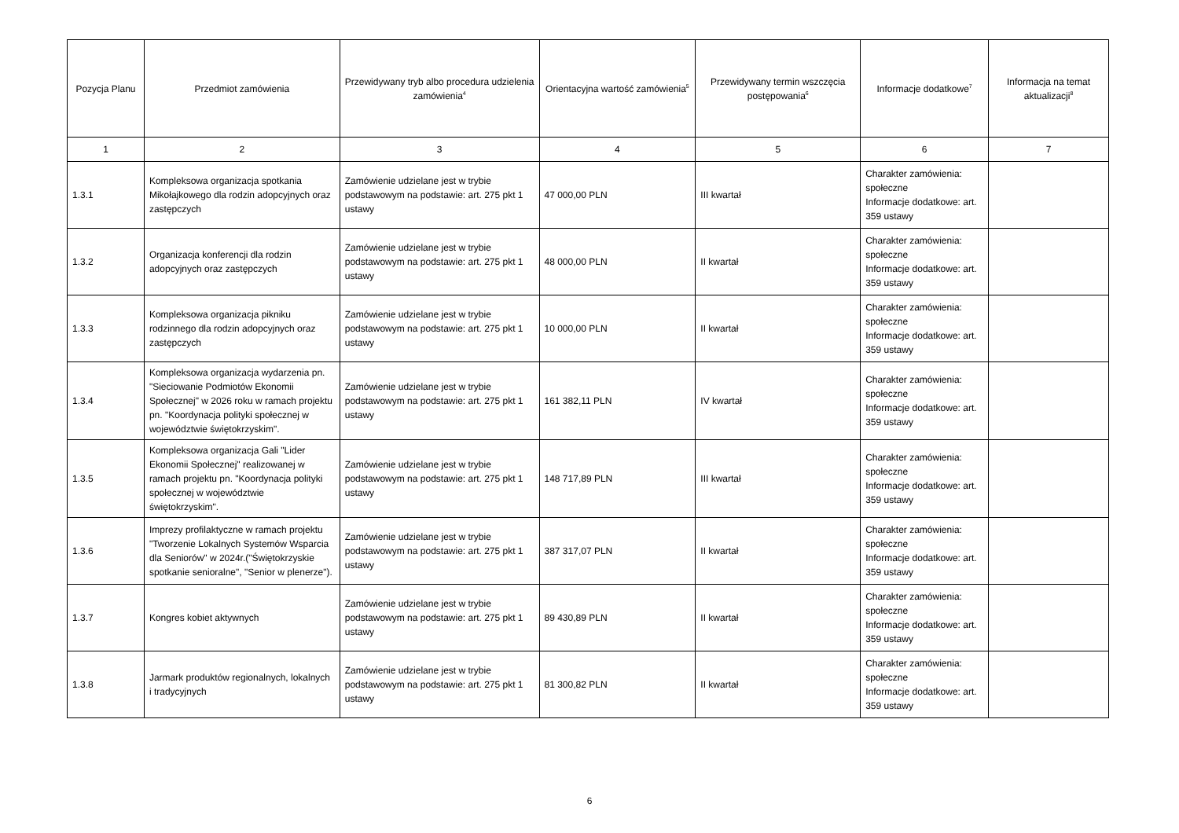| Pozycja Planu | Przedmiot zamówienia | Przewidywany tryb albo procedura udzielenia zamówienia<sup>4</sup> | Orientacyjna wartość zamówienia<sup>5</sup> | Przewidywany termin wszczęcia postępowania<sup>6</sup> | Informacje dodatkowe<sup>7</sup> | Informacja na temat aktualizacji<sup>8</sup> |
| --- | --- | --- | --- | --- | --- | --- |
| 1 | 2 | 3 | 4 | 5 | 6 | 7 |
| 1.3.1 | Kompleksowa organizacja spotkania Mikołajkowego dla rodzin adopcyjnych oraz zastępczych | Zamówienie udzielane jest w trybie podstawowym na podstawie: art. 275 pkt 1 ustawy | 47 000,00 PLN | III kwartał | Charakter zamówienia: społeczne Informacje dodatkowe: art. 359 ustawy | |
| 1.3.2 | Organizacja konferencji dla rodzin adopcyjnych oraz zastępczych | Zamówienie udzielane jest w trybie podstawowym na podstawie: art. 275 pkt 1 ustawy | 48 000,00 PLN | II kwartał | Charakter zamówienia: społeczne Informacje dodatkowe: art. 359 ustawy | |
| 1.3.3 | Kompleksowa organizacja pikniku rodzinnego dla rodzin adopcyjnych oraz zastępczych | Zamówienie udzielane jest w trybie podstawowym na podstawie: art. 275 pkt 1 ustawy | 10 000,00 PLN | II kwartał | Charakter zamówienia: społeczne Informacje dodatkowe: art. 359 ustawy | |
| 1.3.4 | Kompleksowa organizacja wydarzenia pn. "Sieciowanie Podmiotów Ekonomii Społecznej" w 2026 roku w ramach projektu pn. "Koordynacja polityki społecznej w województwie świętokrzyskim". | Zamówienie udzielane jest w trybie podstawowym na podstawie: art. 275 pkt 1 ustawy | 161 382,11 PLN | IV kwartał | Charakter zamówienia: społeczne Informacje dodatkowe: art. 359 ustawy | |
| 1.3.5 | Kompleksowa organizacja Gali "Lider Ekonomii Społecznej" realizowanej w ramach projektu pn. "Koordynacja polityki społecznej w województwie świętokrzyskim". | Zamówienie udzielane jest w trybie podstawowym na podstawie: art. 275 pkt 1 ustawy | 148 717,89 PLN | III kwartał | Charakter zamówienia: społeczne Informacje dodatkowe: art. 359 ustawy | |
| 1.3.6 | Imprezy profilaktyczne w ramach projektu "Tworzenie Lokalnych Systemów Wsparcia dla Seniorów" w 2024r.("Świętokrzyskie spotkanie senioralne", "Senior w plenerze"). | Zamówienie udzielane jest w trybie podstawowym na podstawie: art. 275 pkt 1 ustawy | 387 317,07 PLN | II kwartał | Charakter zamówienia: społeczne Informacje dodatkowe: art. 359 ustawy | |
| 1.3.7 | Kongres kobiet aktywnych | Zamówienie udzielane jest w trybie podstawowym na podstawie: art. 275 pkt 1 ustawy | 89 430,89 PLN | II kwartał | Charakter zamówienia: społeczne Informacje dodatkowe: art. 359 ustawy | |
| 1.3.8 | Jarmark produktów regionalnych, lokalnych i tradycyjnych | Zamówienie udzielane jest w trybie podstawowym na podstawie: art. 275 pkt 1 ustawy | 81 300,82 PLN | II kwartał | Charakter zamówienia: społeczne Informacje dodatkowe: art. 359 ustawy | |
6